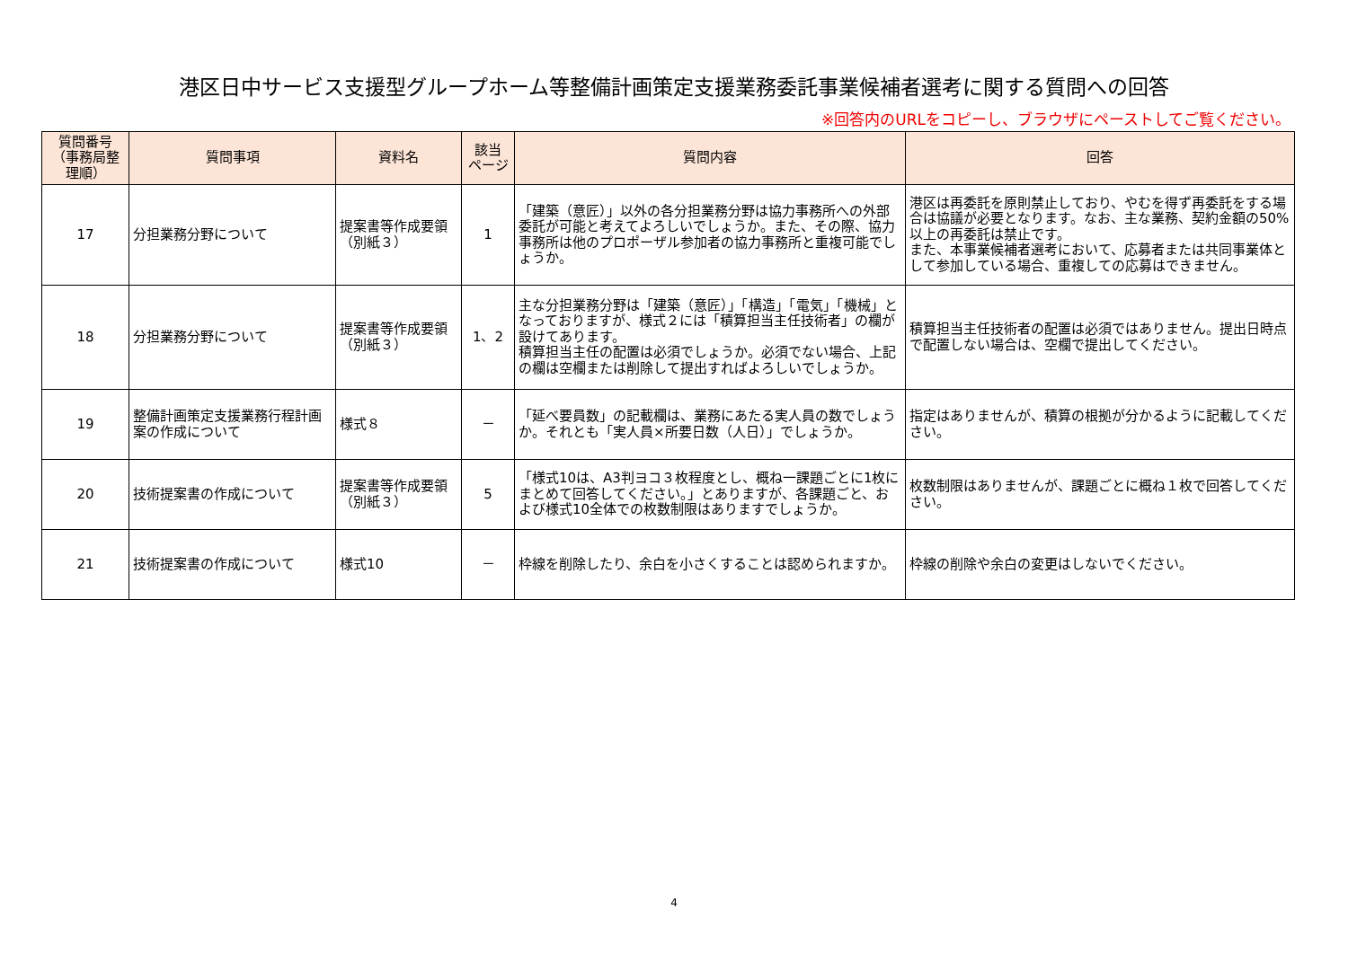港区日中サービス支援型グループホーム等整備計画策定支援業務委託事業候補者選考に関する質問への回答
※回答内のURLをコピーし、ブラウザにペーストしてご覧ください。
| 質問番号 （事務局整理順） | 質問事項 | 資料名 | 該当 ページ | 質問内容 | 回答 |
| --- | --- | --- | --- | --- | --- |
| 17 | 分担業務分野について | 提案書等作成要領（別紙３） | 1 | 「建築（意匠）」以外の各分担業務分野は協力事務所への外部委託が可能と考えてよろしいでしょうか。また、その際、協力事務所は他のプロポーザル参加者の協力事務所と重複可能でしょうか。 | 港区は再委託を原則禁止しており、やむを得ず再委託をする場合は協議が必要となります。なお、主な業務、契約金額の50%以上の再委託は禁止です。 また、本事業候補者選考において、応募者または共同事業体として参加している場合、重複しての応募はできません。 |
| 18 | 分担業務分野について | 提案書等作成要領（別紙３） | 1、2 | 主な分担業務分野は「建築（意匠）」「構造」「電気」「機械」となっておりますが、様式２には「積算担当主任技術者」の欄が設けてあります。 積算担当主任の配置は必須でしょうか。必須でない場合、上記の欄は空欄または削除して提出すればよろしいでしょうか。 | 積算担当主任技術者の配置は必須ではありません。提出日時点で配置しない場合は、空欄で提出してください。 |
| 19 | 整備計画策定支援業務行程計画案の作成について | 様式８ | － | 「延べ要員数」の記載欄は、業務にあたる実人員の数でしょうか。それとも「実人員×所要日数（人日）」でしょうか。 | 指定はありませんが、積算の根拠が分かるように記載してください。 |
| 20 | 技術提案書の作成について | 提案書等作成要領（別紙３） | 5 | 「様式10は、A3判ヨコ３枚程度とし、概ね一課題ごとに1枚にまとめて回答してください。」とありますが、各課題ごと、および様式10全体での枚数制限はありますでしょうか。 | 枚数制限はありませんが、課題ごとに概ね１枚で回答してください。 |
| 21 | 技術提案書の作成について | 様式10 | － | 枠線を削除したり、余白を小さくすることは認められますか。 | 枠線の削除や余白の変更はしないでください。 |
4